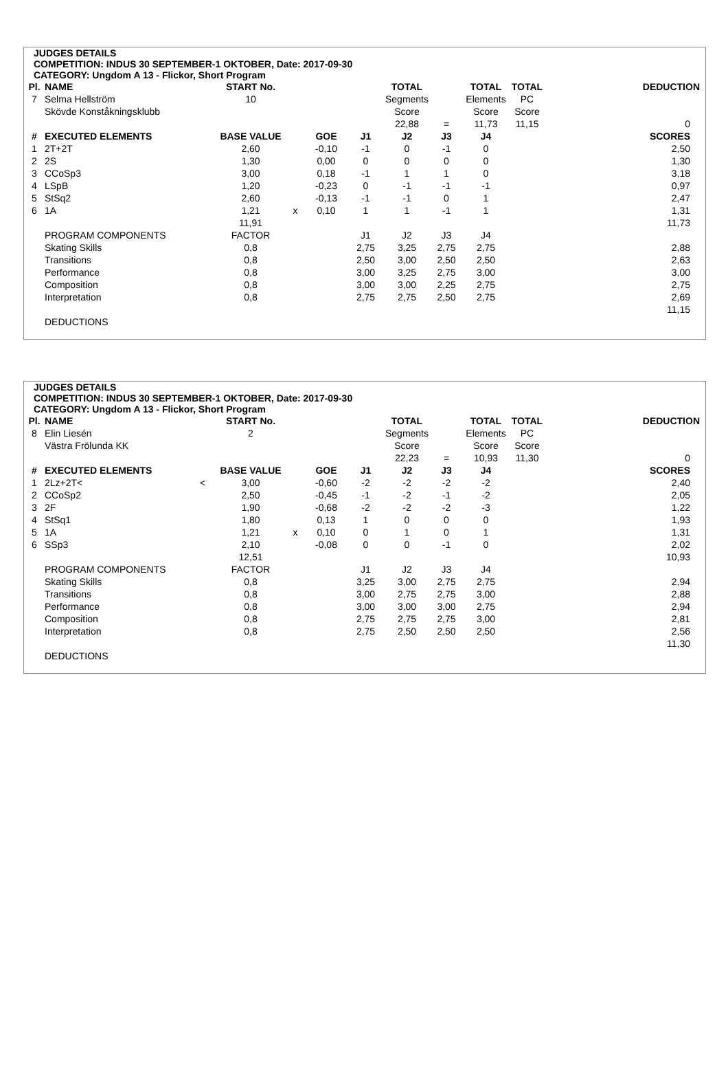JUDGES DETAILS
COMPETITION: INDUS 30 SEPTEMBER-1 OKTOBER, Date: 2017-09-30
CATEGORY: Ungdom A 13 - Flickor, Short Program
| Pl. | NAME | | START No. | | | | TOTAL | | TOTAL | TOTAL | DEDUCTION |
| --- | --- | --- | --- | --- | --- | --- | --- | --- | --- | --- | --- |
| 7 | Selma Hellström | | 10 | | | | Segments | | Elements | PC | |
| | Skövde Konståkningsklubb | | | | | | Score | | Score | Score | |
| | | | | | | | 22,88 | = | 11,73 | 11,15 | 0 |
| # | EXECUTED ELEMENTS | | BASE VALUE | | GOE | J1 | J2 | J3 | J4 | | SCORES |
| 1 | 2T+2T | | 2,60 | | -0,10 | -1 | 0 | -1 | 0 | | 2,50 |
| 2 | 2S | | 1,30 | | 0,00 | 0 | 0 | 0 | 0 | | 1,30 |
| 3 | CCoSp3 | | 3,00 | | 0,18 | -1 | 1 | 1 | 0 | | 3,18 |
| 4 | LSpB | | 1,20 | | -0,23 | 0 | -1 | -1 | -1 | | 0,97 |
| 5 | StSq2 | | 2,60 | | -0,13 | -1 | -1 | 0 | 1 | | 2,47 |
| 6 | 1A | | 1,21 | x | 0,10 | 1 | 1 | -1 | 1 | | 1,31 |
| | | | 11,91 | | | | | | | | 11,73 |
| | PROGRAM COMPONENTS | | FACTOR | | | J1 | J2 | J3 | J4 | | |
| | Skating Skills | | 0,8 | | | 2,75 | 3,25 | 2,75 | 2,75 | | 2,88 |
| | Transitions | | 0,8 | | | 2,50 | 3,00 | 2,50 | 2,50 | | 2,63 |
| | Performance | | 0,8 | | | 3,00 | 3,25 | 2,75 | 3,00 | | 3,00 |
| | Composition | | 0,8 | | | 3,00 | 3,00 | 2,25 | 2,75 | | 2,75 |
| | Interpretation | | 0,8 | | | 2,75 | 2,75 | 2,50 | 2,75 | | 2,69 |
| | | | | | | | | | | | 11,15 |
| | DEDUCTIONS | | | | | | | | | | |
JUDGES DETAILS
COMPETITION: INDUS 30 SEPTEMBER-1 OKTOBER, Date: 2017-09-30
CATEGORY: Ungdom A 13 - Flickor, Short Program
| Pl. | NAME | | START No. | | | | TOTAL | | TOTAL | TOTAL | DEDUCTION |
| --- | --- | --- | --- | --- | --- | --- | --- | --- | --- | --- | --- |
| 8 | Elin Liesén | | 2 | | | | Segments | | Elements | PC | |
| | Västra Frölunda KK | | | | | | Score | | Score | Score | |
| | | | | | | | 22,23 | = | 10,93 | 11,30 | 0 |
| # | EXECUTED ELEMENTS | | BASE VALUE | | GOE | J1 | J2 | J3 | J4 | | SCORES |
| 1 | 2Lz+2T< | < | 3,00 | | -0,60 | -2 | -2 | -2 | -2 | | 2,40 |
| 2 | CCoSp2 | | 2,50 | | -0,45 | -1 | -2 | -1 | -2 | | 2,05 |
| 3 | 2F | | 1,90 | | -0,68 | -2 | -2 | -2 | -3 | | 1,22 |
| 4 | StSq1 | | 1,80 | | 0,13 | 1 | 0 | 0 | 0 | | 1,93 |
| 5 | 1A | | 1,21 | x | 0,10 | 0 | 1 | 0 | 1 | | 1,31 |
| 6 | SSp3 | | 2,10 | | -0,08 | 0 | 0 | -1 | 0 | | 2,02 |
| | | | 12,51 | | | | | | | | 10,93 |
| | PROGRAM COMPONENTS | | FACTOR | | | J1 | J2 | J3 | J4 | | |
| | Skating Skills | | 0,8 | | | 3,25 | 3,00 | 2,75 | 2,75 | | 2,94 |
| | Transitions | | 0,8 | | | 3,00 | 2,75 | 2,75 | 3,00 | | 2,88 |
| | Performance | | 0,8 | | | 3,00 | 3,00 | 3,00 | 2,75 | | 2,94 |
| | Composition | | 0,8 | | | 2,75 | 2,75 | 2,75 | 3,00 | | 2,81 |
| | Interpretation | | 0,8 | | | 2,75 | 2,50 | 2,50 | 2,50 | | 2,56 |
| | | | | | | | | | | | 11,30 |
| | DEDUCTIONS | | | | | | | | | | |